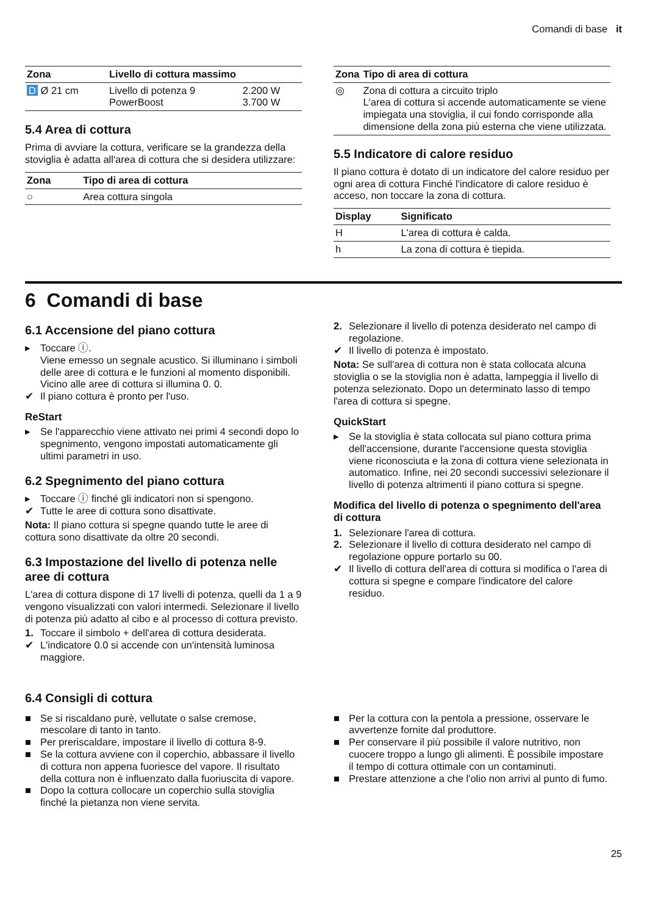Comandi di base it
| Zona | Livello di cottura massimo | |
| --- | --- | --- |
| D Ø 21 cm | Livello di potenza 9 PowerBoost | 2.200 W 3.700 W |
5.4 Area di cottura
Prima di avviare la cottura, verificare se la grandezza della stoviglia è adatta all'area di cottura che si desidera utilizzare:
| Zona | Tipo di area di cottura |
| --- | --- |
| ○ | Area cottura singola |
| Zona | Tipo di area di cottura |
| --- | --- |
| ◎ | Zona di cottura a circuito triplo L'area di cottura si accende automaticamente se viene impiegata una stoviglia, il cui fondo corrisponde alla dimensione della zona più esterna che viene utilizzata. |
5.5 Indicatore di calore residuo
Il piano cottura è dotato di un indicatore del calore residuo per ogni area di cottura Finché l'indicatore di calore residuo è acceso, non toccare la zona di cottura.
| Display | Significato |
| --- | --- |
| H | L'area di cottura è calda. |
| h | La zona di cottura è tiepida. |
6 Comandi di base
6.1 Accensione del piano cottura
▸ Toccare ⓘ.
Viene emesso un segnale acustico. Si illuminano i simboli delle aree di cottura e le funzioni al momento disponibili. Vicino alle aree di cottura si illumina 0. 0.
✔ Il piano cottura è pronto per l'uso.
ReStart
▸ Se l'apparecchio viene attivato nei primi 4 secondi dopo lo spegnimento, vengono impostati automaticamente gli ultimi parametri in uso.
6.2 Spegnimento del piano cottura
▸ Toccare ⓘ finché gli indicatori non si spengono.
✔ Tutte le aree di cottura sono disattivate.
Nota: Il piano cottura si spegne quando tutte le aree di cottura sono disattivate da oltre 20 secondi.
6.3 Impostazione del livello di potenza nelle aree di cottura
L'area di cottura dispone di 17 livelli di potenza, quelli da 1 a 9 vengono visualizzati con valori intermedi. Selezionare il livello di potenza più adatto al cibo e al processo di cottura previsto.
1. Toccare il simbolo + dell'area di cottura desiderata.
✔ L'indicatore 0.0 si accende con un'intensità luminosa maggiore.
2. Selezionare il livello di potenza desiderato nel campo di regolazione.
✔ Il livello di potenza è impostato.
Nota: Se sull'area di cottura non è stata collocata alcuna stoviglia o se la stoviglia non è adatta, lampeggia il livello di potenza selezionato. Dopo un determinato lasso di tempo l'area di cottura si spegne.
QuickStart
▸ Se la stoviglia è stata collocata sul piano cottura prima dell'accensione, durante l'accensione questa stoviglia viene riconosciuta e la zona di cottura viene selezionata in automatico. Infine, nei 20 secondi successivi selezionare il livello di potenza altrimenti il piano cottura si spegne.
Modifica del livello di potenza o spegnimento dell'area di cottura
1. Selezionare l'area di cottura.
2. Selezionare il livello di cottura desiderato nel campo di regolazione oppure portarlo su 00.
✔ Il livello di cottura dell'area di cottura si modifica o l'area di cottura si spegne e compare l'indicatore del calore residuo.
6.4 Consigli di cottura
■ Se si riscaldano purè, vellutate o salse cremose, mescolare di tanto in tanto.
■ Per preriscaldare, impostare il livello di cottura 8-9.
■ Se la cottura avviene con il coperchio, abbassare il livello di cottura non appena fuoriesce del vapore. Il risultato della cottura non è influenzato dalla fuoriuscita di vapore.
■ Dopo la cottura collocare un coperchio sulla stoviglia finché la pietanza non viene servita.
■ Per la cottura con la pentola a pressione, osservare le avvertenze fornite dal produttore.
■ Per conservare il più possibile il valore nutritivo, non cuocere troppo a lungo gli alimenti. È possibile impostare il tempo di cottura ottimale con un contaminuti.
■ Prestare attenzione a che l'olio non arrivi al punto di fumo.
25